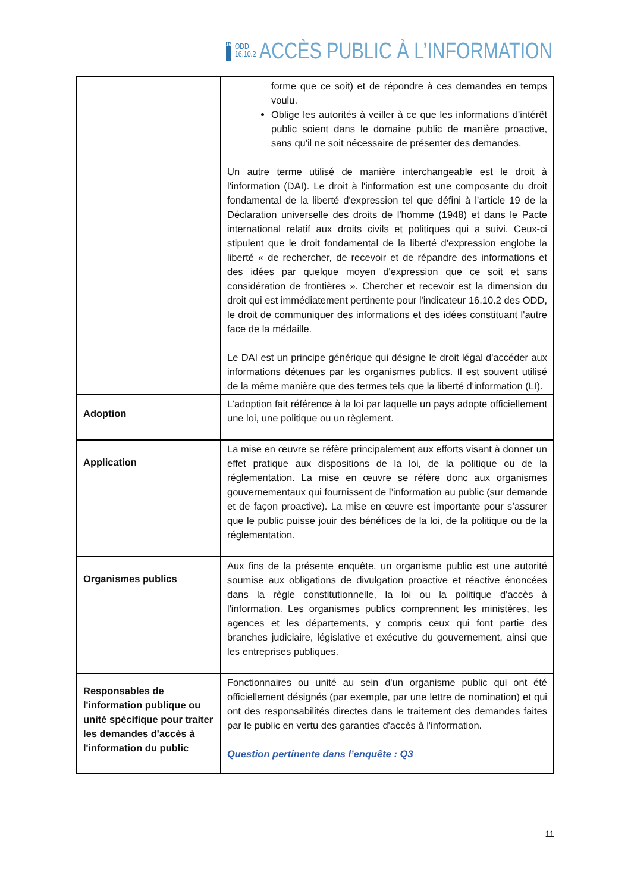16
ODD
16.10.2
ACCÈS PUBLIC À L’INFORMATION
| | forme que ce soit) et de répondre à ces demandes en temps voulu. Oblige les autorités à veiller à ce que les informations d'intérêt public soient dans le domaine public de manière proactive, sans qu'il ne soit nécessaire de présenter des demandes. Un autre terme utilisé de manière interchangeable est le droit à l'information (DAI). Le droit à l'information est une composante du droit fondamental de la liberté d'expression tel que défini à l'article 19 de la Déclaration universelle des droits de l'homme (1948) et dans le Pacte international relatif aux droits civils et politiques qui a suivi. Ceux-ci stipulent que le droit fondamental de la liberté d'expression englobe la liberté « de rechercher, de recevoir et de répandre des informations et des idées par quelque moyen d'expression que ce soit et sans considération de frontières ». Chercher et recevoir est la dimension du droit qui est immédiatement pertinente pour l'indicateur 16.10.2 des ODD, le droit de communiquer des informations et des idées constituant l'autre face de la médaille. Le DAI est un principe générique qui désigne le droit légal d'accéder aux informations détenues par les organismes publics. Il est souvent utilisé de la même manière que des termes tels que la liberté d'information (LI). |
| Adoption | L’adoption fait référence à la loi par laquelle un pays adopte officiellement une loi, une politique ou un règlement. |
| Application | La mise en œuvre se réfère principalement aux efforts visant à donner un effet pratique aux dispositions de la loi, de la politique ou de la réglementation. La mise en œuvre se réfère donc aux organismes gouvernementaux qui fournissent de l’information au public (sur demande et de façon proactive). La mise en œuvre est importante pour s’assurer que le public puisse jouir des bénéfices de la loi, de la politique ou de la réglementation. |
| Organismes publics | Aux fins de la présente enquête, un organisme public est une autorité soumise aux obligations de divulgation proactive et réactive énoncées dans la règle constitutionnelle, la loi ou la politique d'accès à l'information. Les organismes publics comprennent les ministères, les agences et les départements, y compris ceux qui font partie des branches judiciaire, législative et exécutive du gouvernement, ainsi que les entreprises publiques. |
| Responsables de l'information publique ou unité spécifique pour traiter les demandes d'accès à l'information du public | Fonctionnaires ou unité au sein d'un organisme public qui ont été officiellement désignés (par exemple, par une lettre de nomination) et qui ont des responsabilités directes dans le traitement des demandes faites par le public en vertu des garanties d'accès à l'information. Question pertinente dans l’enquête : Q3 |
11